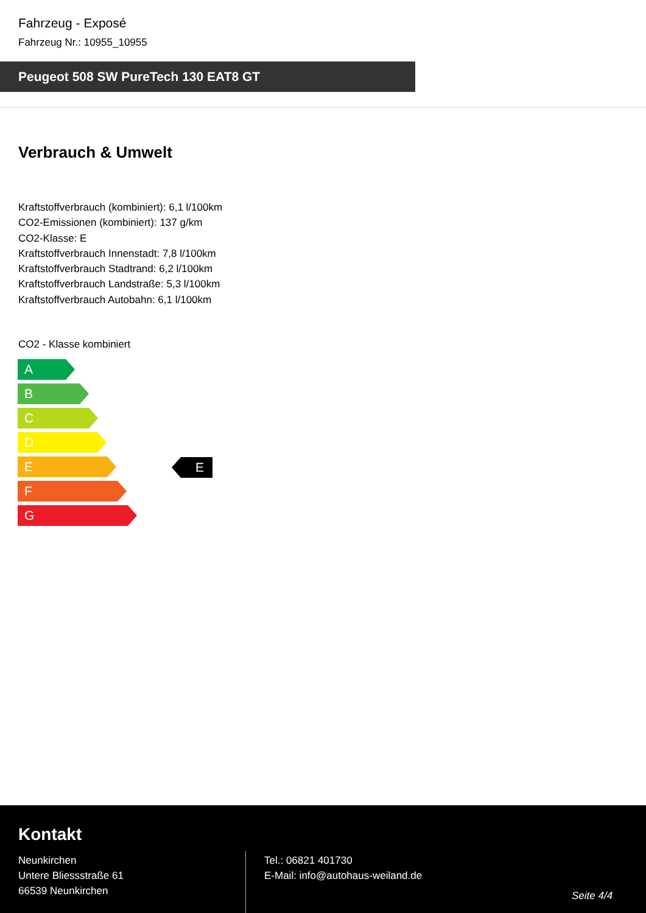Fahrzeug - Exposé
Fahrzeug Nr.: 10955_10955
Peugeot 508 SW PureTech 130 EAT8 GT
Verbrauch & Umwelt
Kraftstoffverbrauch (kombiniert): 6,1 l/100km
CO2-Emissionen (kombiniert): 137 g/km
CO2-Klasse: E
Kraftstoffverbrauch Innenstadt: 7,8 l/100km
Kraftstoffverbrauch Stadtrand: 6,2 l/100km
Kraftstoffverbrauch Landstraße: 5,3 l/100km
Kraftstoffverbrauch Autobahn: 6,1 l/100km
CO2 - Klasse kombiniert
A
B
C
D
E
F
G
E
Kontakt
Neunkirchen
Untere Bliessstraße 61
66539 Neunkirchen
Tel.: 06821 401730
E-Mail: info@autohaus-weiland.de
Seite 4/4